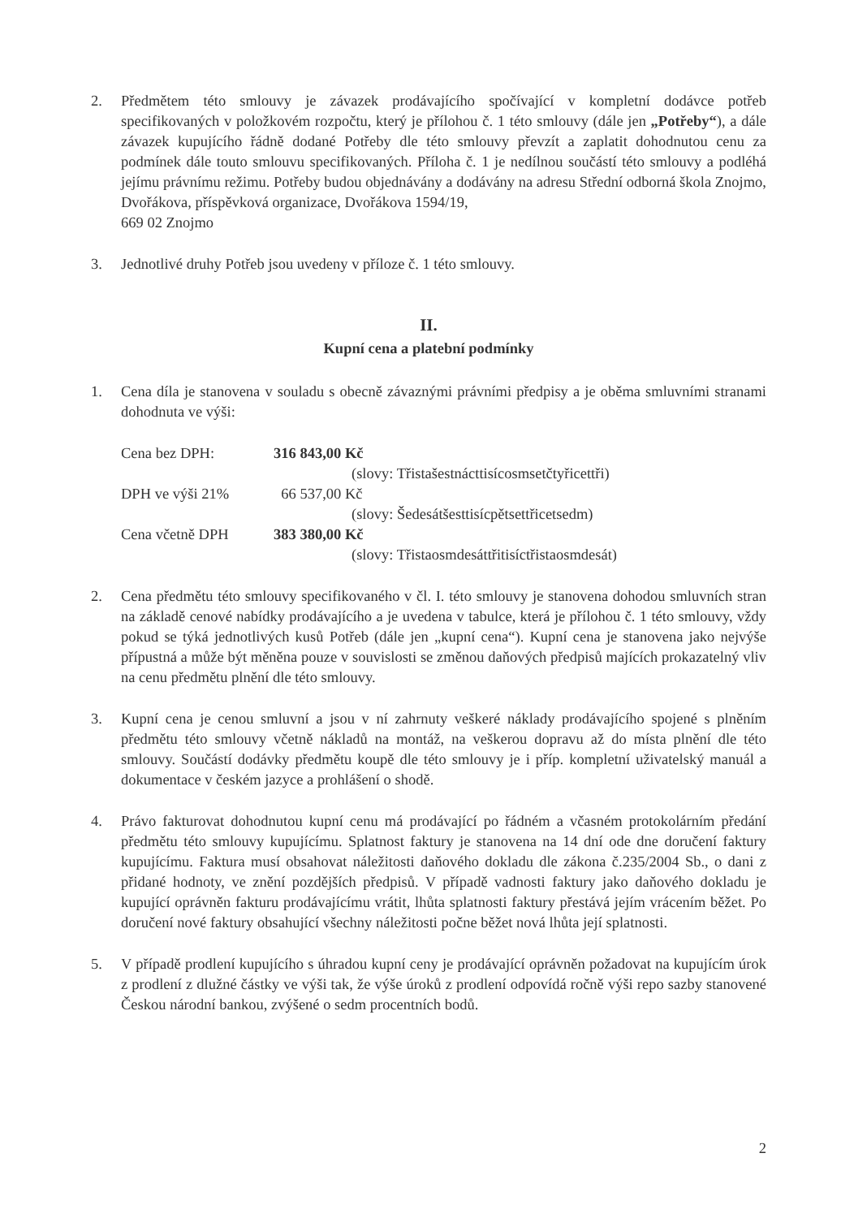2. Předmětem této smlouvy je závazek prodávajícího spočívající v kompletní dodávce potřeb specifikovaných v položkovém rozpočtu, který je přílohou č. 1 této smlouvy (dále jen „Potřeby“), a dále závazek kupujícího řádně dodané Potřeby dle této smlouvy převzít a zaplatit dohodnutou cenu za podmínek dále touto smlouvu specifikovaných. Příloha č. 1 je nedílnou součástí této smlouvy a podléhá jejímu právnímu režimu. Potřeby budou objednávány a dodávány na adresu Střední odborná škola Znojmo, Dvořákova, příspěvková organizace, Dvořákova 1594/19,
669 02 Znojmo
3. Jednotlivé druhy Potřeb jsou uvedeny v příloze č. 1 této smlouvy.
II.
Kupní cena a platební podmínky
1. Cena díla je stanovena v souladu s obecně závaznými právními předpisy a je oběma smluvními stranami dohodnuta ve výši:
| Cena bez DPH: | 316 843,00 Kč |
| | (slovy: Třistašestnácttisícosmsetčtyřicettři) |
| DPH ve výši 21% | 66 537,00 Kč |
| | (slovy: Šedesátšesttisícpětsettřicetsedm) |
| Cena včetně DPH | 383 380,00 Kč |
| | (slovy: Třistaosmdesáttřitisíctřistaosmdesát) |
2. Cena předmětu této smlouvy specifikovaného v čl. I. této smlouvy je stanovena dohodou smluvních stran na základě cenové nabídky prodávajícího a je uvedena v tabulce, která je přílohou č. 1 této smlouvy, vždy pokud se týká jednotlivých kusů Potřeb (dále jen „kupní cena“). Kupní cena je stanovena jako nejvýše přípustná a může být měněna pouze v souvislosti se změnou daňových předpisů majících prokazatelný vliv na cenu předmětu plnění dle této smlouvy.
3. Kupní cena je cenou smluvní a jsou v ní zahrnuty veškeré náklady prodávajícího spojené s plněním předmětu této smlouvy včetně nákladů na montáž, na veškerou dopravu až do místa plnění dle této smlouvy. Součástí dodávky předmětu koupě dle této smlouvy je i příp. kompletní uživatelský manuál a dokumentace v českém jazyce a prohlášení o shodě.
4. Právo fakturovat dohodnutou kupní cenu má prodávající po řádném a včasném protokolárním předání předmětu této smlouvy kupujícímu. Splatnost faktury je stanovena na 14 dní ode dne doručení faktury kupujícímu. Faktura musí obsahovat náležitosti daňového dokladu dle zákona č.235/2004 Sb., o dani z přidané hodnoty, ve znění pozdějších předpisů. V případě vadnosti faktury jako daňového dokladu je kupující oprávněn fakturu prodávajícímu vrátit, lhůta splatnosti faktury přestává jejím vrácením běžet. Po doručení nové faktury obsahující všechny náležitosti počne běžet nová lhůta její splatnosti.
5. V případě prodlení kupujícího s úhradou kupní ceny je prodávající oprávněn požadovat na kupujícím úrok z prodlení z dlužné částky ve výši tak, že výše úroků z prodlení odpovídá ročně výši repo sazby stanovené Českou národní bankou, zvýšené o sedm procentních bodů.
2